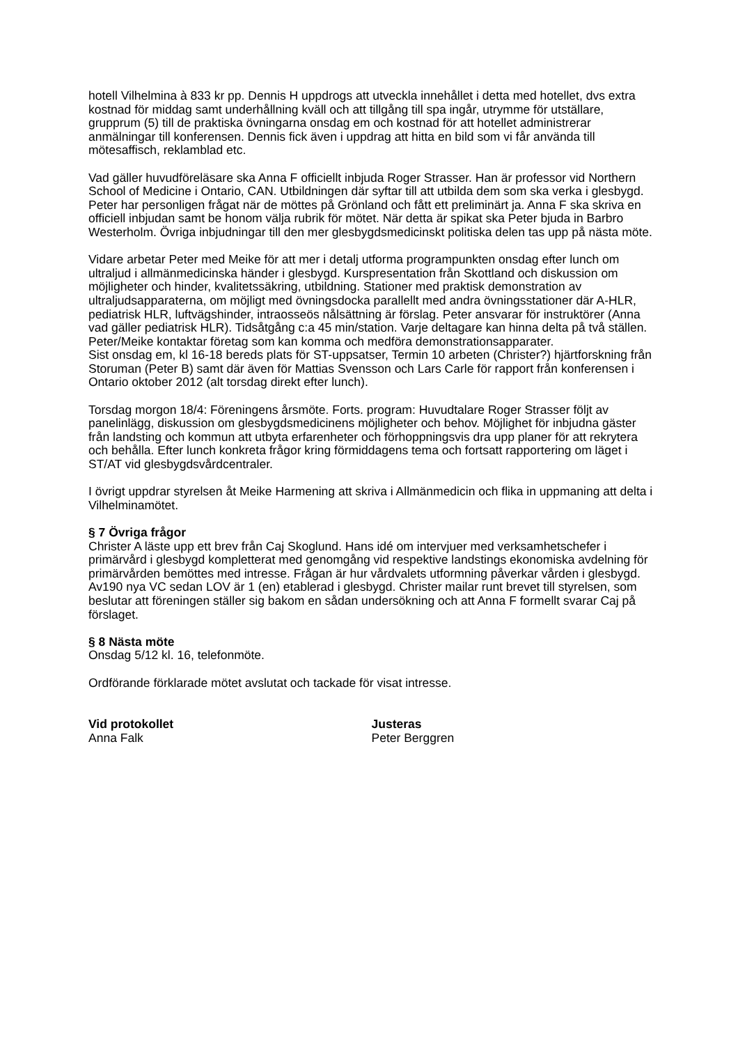hotell Vilhelmina à 833 kr pp. Dennis H uppdrogs att utveckla innehållet i detta med hotellet, dvs extra kostnad för middag samt underhållning kväll och att tillgång till spa ingår, utrymme för utställare, grupprum (5) till de praktiska övningarna onsdag em och kostnad för att hotellet administrerar anmälningar till konferensen. Dennis fick även i uppdrag att hitta en bild som vi får använda till mötesaffisch, reklamblad etc.
Vad gäller huvudföreläsare ska Anna F officiellt inbjuda Roger Strasser. Han är professor vid Northern School of Medicine i Ontario, CAN. Utbildningen där syftar till att utbilda dem som ska verka i glesbygd. Peter har personligen frågat när de möttes på Grönland och fått ett preliminärt ja. Anna F ska skriva en officiell inbjudan samt be honom välja rubrik för mötet. När detta är spikat ska Peter bjuda in Barbro Westerholm. Övriga inbjudningar till den mer glesbygdsmedicinskt politiska delen tas upp på nästa möte.
Vidare arbetar Peter med Meike för att mer i detalj utforma programpunkten onsdag efter lunch om ultraljud i allmänmedicinska händer i glesbygd. Kurspresentation från Skottland och diskussion om möjligheter och hinder, kvalitetssäkring, utbildning. Stationer med praktisk demonstration av ultraljudsapparaterna, om möjligt med övningsdocka parallellt med andra övningsstationer där A-HLR, pediatrisk HLR, luftvägshinder, intraosseös nålsättning är förslag. Peter ansvarar för instruktörer (Anna vad gäller pediatrisk HLR). Tidsåtgång c:a 45 min/station. Varje deltagare kan hinna delta på två ställen. Peter/Meike kontaktar företag som kan komma och medföra demonstrationsapparater.
Sist onsdag em, kl 16-18 bereds plats för ST-uppsatser, Termin 10 arbeten (Christer?) hjärtforskning från Storuman (Peter B) samt där även för Mattias Svensson och Lars Carle för rapport från konferensen i Ontario oktober 2012 (alt torsdag direkt efter lunch).
Torsdag morgon 18/4: Föreningens årsmöte. Forts. program: Huvudtalare Roger Strasser följt av panelinlägg, diskussion om glesbygdsmedicinens möjligheter och behov. Möjlighet för inbjudna gäster från landsting och kommun att utbyta erfarenheter och förhoppningsvis dra upp planer för att rekrytera och behålla. Efter lunch konkreta frågor kring förmiddagens tema och fortsatt rapportering om läget i ST/AT vid glesbygdsvårdcentraler.
I övrigt uppdrar styrelsen åt Meike Harmening att skriva i Allmänmedicin och flika in uppmaning att delta i Vilhelminamötet.
§ 7 Övriga frågor
Christer A läste upp ett brev från Caj Skoglund. Hans idé om intervjuer med verksamhetschefer i primärvård i glesbygd kompletterat med genomgång vid respektive landstings ekonomiska avdelning för primärvården bemöttes med intresse. Frågan är hur vårdvalets utformning påverkar vården i glesbygd. Av190 nya VC sedan LOV är 1 (en) etablerad i glesbygd. Christer mailar runt brevet till styrelsen, som beslutar att föreningen ställer sig bakom en sådan undersökning och att Anna F formellt svarar Caj på förslaget.
§ 8 Nästa möte
Onsdag 5/12 kl. 16, telefonmöte.
Ordförande förklarade mötet avslutat och tackade för visat intresse.
Vid protokollet
Anna Falk
Justeras
Peter Berggren